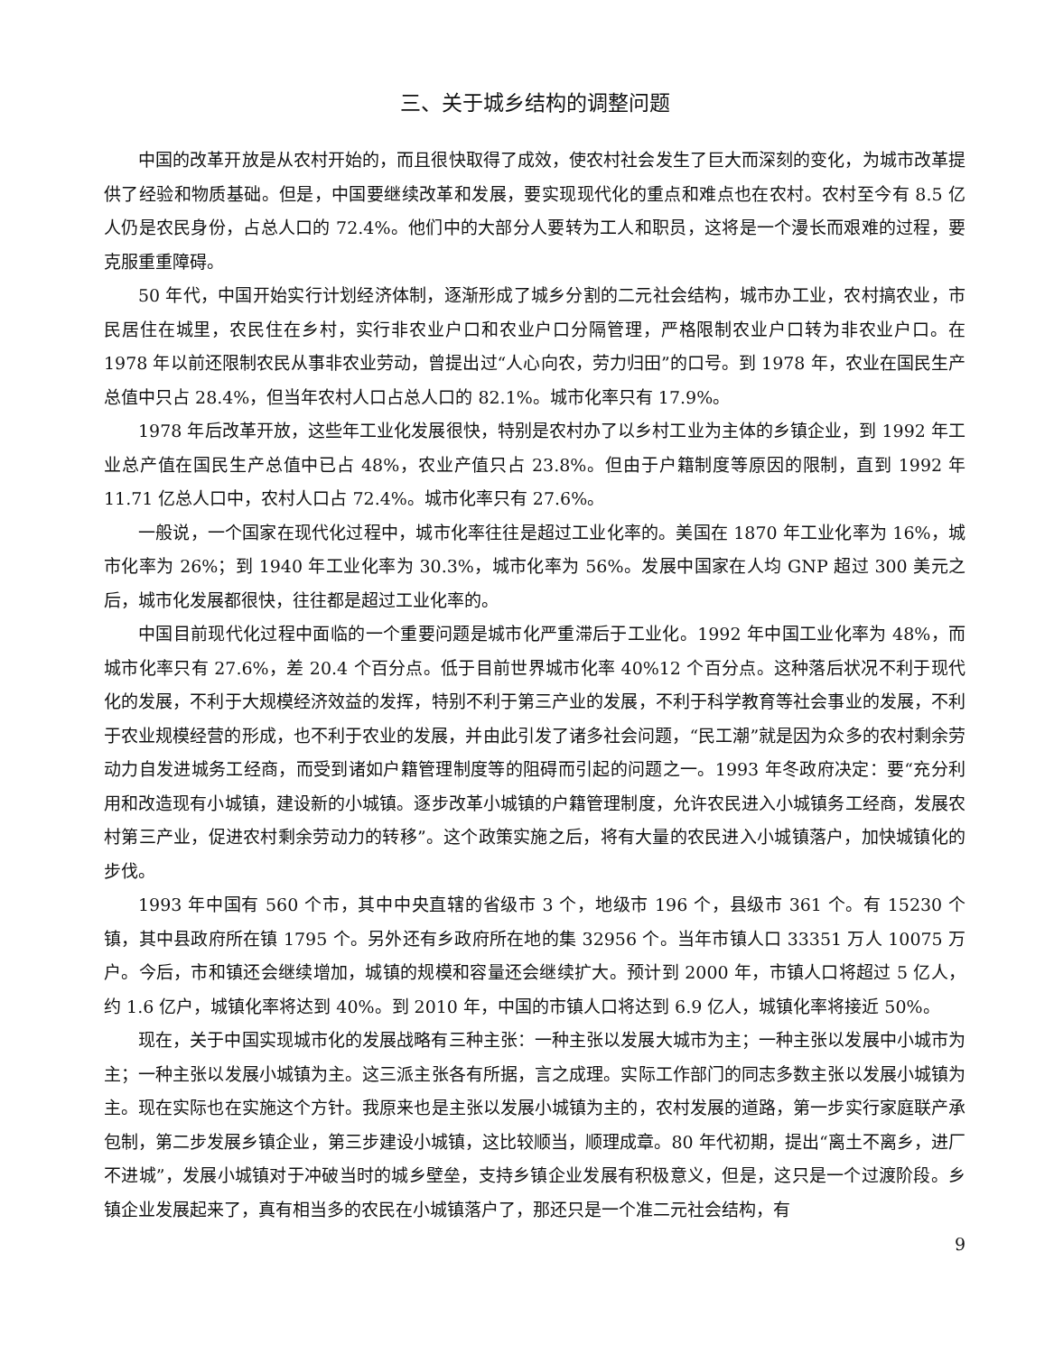三、关于城乡结构的调整问题
中国的改革开放是从农村开始的，而且很快取得了成效，使农村社会发生了巨大而深刻的变化，为城市改革提供了经验和物质基础。但是，中国要继续改革和发展，要实现现代化的重点和难点也在农村。农村至今有 8.5 亿人仍是农民身份，占总人口的 72.4%。他们中的大部分人要转为工人和职员，这将是一个漫长而艰难的过程，要克服重重障碍。
50 年代，中国开始实行计划经济体制，逐渐形成了城乡分割的二元社会结构，城市办工业，农村搞农业，市民居住在城里，农民住在乡村，实行非农业户口和农业户口分隔管理，严格限制农业户口转为非农业户口。在 1978 年以前还限制农民从事非农业劳动，曾提出过“人心向农，劳力归田”的口号。到 1978 年，农业在国民生产总值中只占 28.4%，但当年农村人口占总人口的 82.1%。城市化率只有 17.9%。
1978 年后改革开放，这些年工业化发展很快，特别是农村办了以乡村工业为主体的乡镇企业，到 1992 年工业总产值在国民生产总值中已占 48%，农业产值只占 23.8%。但由于户籍制度等原因的限制，直到 1992 年 11.71 亿总人口中，农村人口占 72.4%。城市化率只有 27.6%。
一般说，一个国家在现代化过程中，城市化率往往是超过工业化率的。美国在 1870 年工业化率为 16%，城市化率为 26%；到 1940 年工业化率为 30.3%，城市化率为 56%。发展中国家在人均 GNP 超过 300 美元之后，城市化发展都很快，往往都是超过工业化率的。
中国目前现代化过程中面临的一个重要问题是城市化严重滞后于工业化。1992 年中国工业化率为 48%，而城市化率只有 27.6%，差 20.4 个百分点。低于目前世界城市化率 40%12 个百分点。这种落后状况不利于现代化的发展，不利于大规模经济效益的发挥，特别不利于第三产业的发展，不利于科学教育等社会事业的发展，不利于农业规模经营的形成，也不利于农业的发展，并由此引发了诸多社会问题，“民工潮”就是因为众多的农村剩余劳动力自发进城务工经商，而受到诸如户籍管理制度等的阻碍而引起的问题之一。1993 年冬政府决定：要“充分利用和改造现有小城镇，建设新的小城镇。逐步改革小城镇的户籍管理制度，允许农民进入小城镇务工经商，发展农村第三产业，促进农村剩余劳动力的转移”。这个政策实施之后，将有大量的农民进入小城镇落户，加快城镇化的步伐。
1993 年中国有 560 个市，其中中央直辖的省级市 3 个，地级市 196 个，县级市 361 个。有 15230 个镇，其中县政府所在镇 1795 个。另外还有乡政府所在地的集 32956 个。当年市镇人口 33351 万人 10075 万户。今后，市和镇还会继续增加，城镇的规模和容量还会继续扩大。预计到 2000 年，市镇人口将超过 5 亿人，约 1.6 亿户，城镇化率将达到 40%。到 2010 年，中国的市镇人口将达到 6.9 亿人，城镇化率将接近 50%。
现在，关于中国实现城市化的发展战略有三种主张：一种主张以发展大城市为主；一种主张以发展中小城市为主；一种主张以发展小城镇为主。这三派主张各有所据，言之成理。实际工作部门的同志多数主张以发展小城镇为主。现在实际也在实施这个方针。我原来也是主张以发展小城镇为主的，农村发展的道路，第一步实行家庭联产承包制，第二步发展乡镇企业，第三步建设小城镇，这比较顺当，顺理成章。80 年代初期，提出“离土不离乡，进厂不进城”，发展小城镇对于冲破当时的城乡壁垒，支持乡镇企业发展有积极意义，但是，这只是一个过渡阶段。乡镇企业发展起来了，真有相当多的农民在小城镇落户了，那还只是一个准二元社会结构，有
9